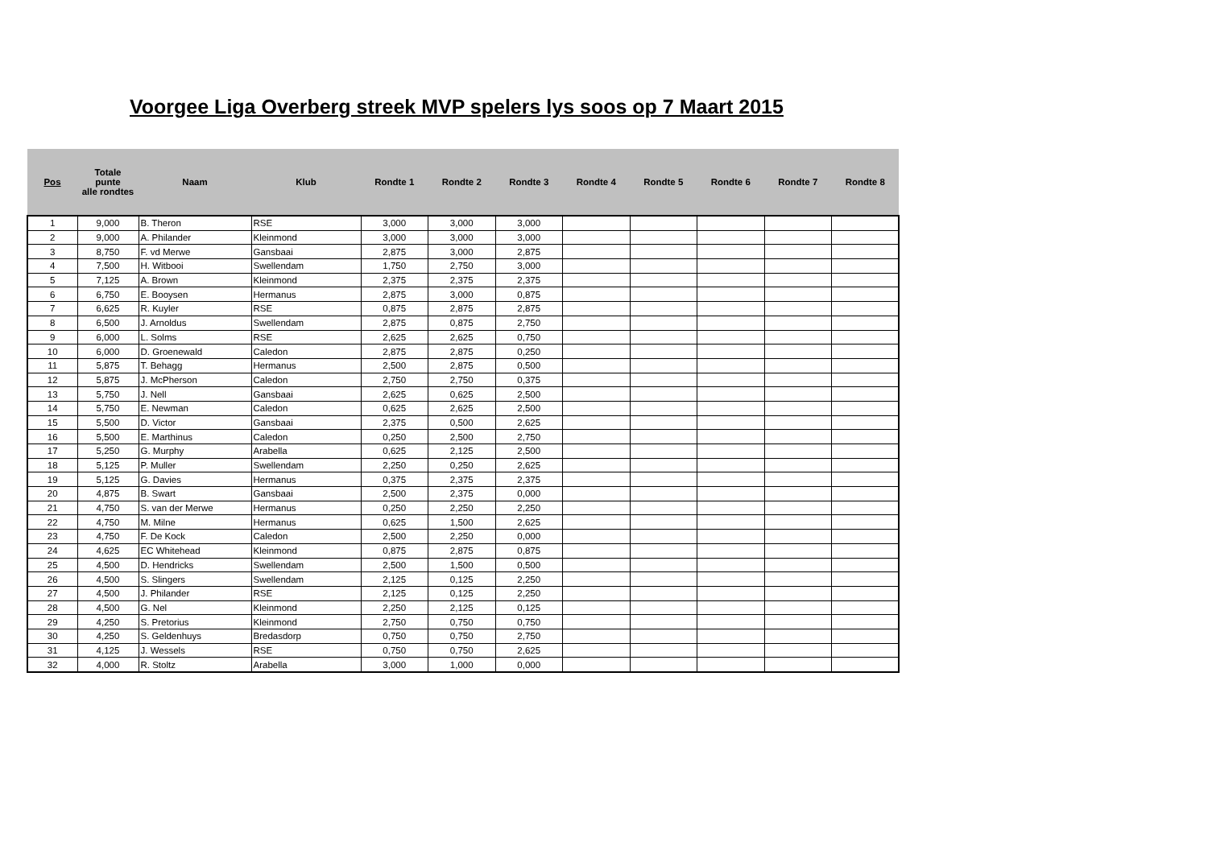Voorgee Liga Overberg streek MVP spelers lys soos op 7 Maart 2015
| Pos | Totale punte alle rondtes | Naam | Klub | Rondte 1 | Rondte 2 | Rondte 3 | Rondte 4 | Rondte 5 | Rondte 6 | Rondte 7 | Rondte 8 |
| --- | --- | --- | --- | --- | --- | --- | --- | --- | --- | --- | --- |
| 1 | 9,000 | B. Theron | RSE | 3,000 | 3,000 | 3,000 | | | | | |
| 2 | 9,000 | A. Philander | Kleinmond | 3,000 | 3,000 | 3,000 | | | | | |
| 3 | 8,750 | F. vd Merwe | Gansbaai | 2,875 | 3,000 | 2,875 | | | | | |
| 4 | 7,500 | H. Witbooi | Swellendam | 1,750 | 2,750 | 3,000 | | | | | |
| 5 | 7,125 | A. Brown | Kleinmond | 2,375 | 2,375 | 2,375 | | | | | |
| 6 | 6,750 | E. Booysen | Hermanus | 2,875 | 3,000 | 0,875 | | | | | |
| 7 | 6,625 | R. Kuyler | RSE | 0,875 | 2,875 | 2,875 | | | | | |
| 8 | 6,500 | J. Arnoldus | Swellendam | 2,875 | 0,875 | 2,750 | | | | | |
| 9 | 6,000 | L. Solms | RSE | 2,625 | 2,625 | 0,750 | | | | | |
| 10 | 6,000 | D. Groenewald | Caledon | 2,875 | 2,875 | 0,250 | | | | | |
| 11 | 5,875 | T. Behagg | Hermanus | 2,500 | 2,875 | 0,500 | | | | | |
| 12 | 5,875 | J. McPherson | Caledon | 2,750 | 2,750 | 0,375 | | | | | |
| 13 | 5,750 | J. Nell | Gansbaai | 2,625 | 0,625 | 2,500 | | | | | |
| 14 | 5,750 | E. Newman | Caledon | 0,625 | 2,625 | 2,500 | | | | | |
| 15 | 5,500 | D. Victor | Gansbaai | 2,375 | 0,500 | 2,625 | | | | | |
| 16 | 5,500 | E. Marthinus | Caledon | 0,250 | 2,500 | 2,750 | | | | | |
| 17 | 5,250 | G. Murphy | Arabella | 0,625 | 2,125 | 2,500 | | | | | |
| 18 | 5,125 | P. Muller | Swellendam | 2,250 | 0,250 | 2,625 | | | | | |
| 19 | 5,125 | G. Davies | Hermanus | 0,375 | 2,375 | 2,375 | | | | | |
| 20 | 4,875 | B. Swart | Gansbaai | 2,500 | 2,375 | 0,000 | | | | | |
| 21 | 4,750 | S. van der Merwe | Hermanus | 0,250 | 2,250 | 2,250 | | | | | |
| 22 | 4,750 | M. Milne | Hermanus | 0,625 | 1,500 | 2,625 | | | | | |
| 23 | 4,750 | F. De Kock | Caledon | 2,500 | 2,250 | 0,000 | | | | | |
| 24 | 4,625 | EC Whitehead | Kleinmond | 0,875 | 2,875 | 0,875 | | | | | |
| 25 | 4,500 | D. Hendricks | Swellendam | 2,500 | 1,500 | 0,500 | | | | | |
| 26 | 4,500 | S. Slingers | Swellendam | 2,125 | 0,125 | 2,250 | | | | | |
| 27 | 4,500 | J. Philander | RSE | 2,125 | 0,125 | 2,250 | | | | | |
| 28 | 4,500 | G. Nel | Kleinmond | 2,250 | 2,125 | 0,125 | | | | | |
| 29 | 4,250 | S. Pretorius | Kleinmond | 2,750 | 0,750 | 0,750 | | | | | |
| 30 | 4,250 | S. Geldenhuys | Bredasdorp | 0,750 | 0,750 | 2,750 | | | | | |
| 31 | 4,125 | J. Wessels | RSE | 0,750 | 0,750 | 2,625 | | | | | |
| 32 | 4,000 | R. Stoltz | Arabella | 3,000 | 1,000 | 0,000 | | | | | |